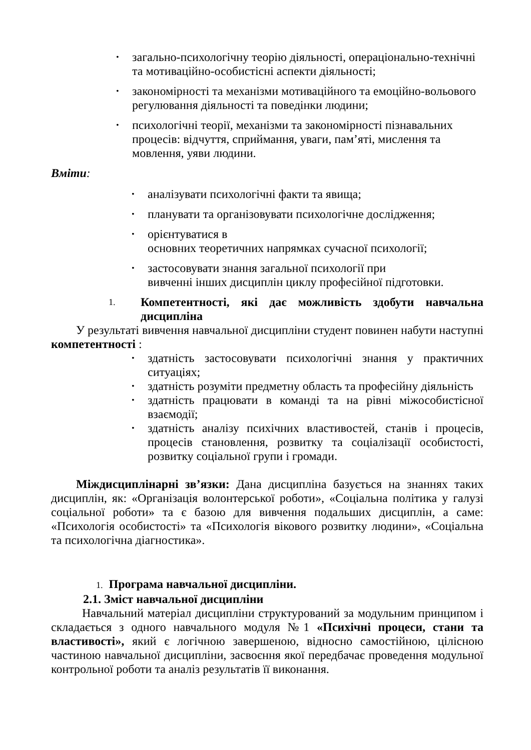• загально-психологічну теорію діяльності, операціонально-технічні та мотиваційно-особистісні аспекти діяльності;
• закономірності та механізми мотиваційного та емоційно-вольового регулювання діяльності та поведінки людини;
• психологічні теорії, механізми та закономірності пізнавальних процесів: відчуття, сприймання, уваги, пам’яті, мислення та мовлення, уяви людини.
Вміти:
• аналізувати психологічні факти та явища;
• планувати та організовувати психологічне дослідження;
• орієнтуватися в
основних теоретичних напрямках сучасної психології;
• застосовувати знання загальної психології при
вивченні інших дисциплін циклу професійної підготовки.
1. Компетентності, які дає можливість здобути навчальна дисципліна
У результаті вивчення навчальної дисципліни студент повинен набути наступні компетентності :
• здатність застосовувати психологічні знання у практичних ситуаціях;
• здатність розуміти предметну область та професійну діяльність
• здатність працювати в команді та на рівні міжособистісної взаємодії;
• здатність аналізу психічних властивостей, станів і процесів, процесів становлення, розвитку та соціалізації особистості, розвитку соціальної групи і громади.
Міждисциплінарні зв’язки: Дана дисципліна базується на знаннях таких дисциплін, як: «Організація волонтерської роботи», «Соціальна політика у галузі соціальної роботи» та є базою для вивчення подальших дисциплін, а саме: «Психологія особистості» та «Психологія вікового розвитку людини», «Соціальна та психологічна діагностика».
1. Програма навчальної дисципліни.
2.1. Зміст навчальної дисципліни
Навчальний матеріал дисципліни структурований за модульним принципом і складається з одного навчального модуля №1 «Психічні процеси, стани та властивості», який є логічною завершеною, відносно самостійною, цілісною частиною навчальної дисципліни, засвоєння якої передбачає проведення модульної контрольної роботи та аналіз результатів її виконання.